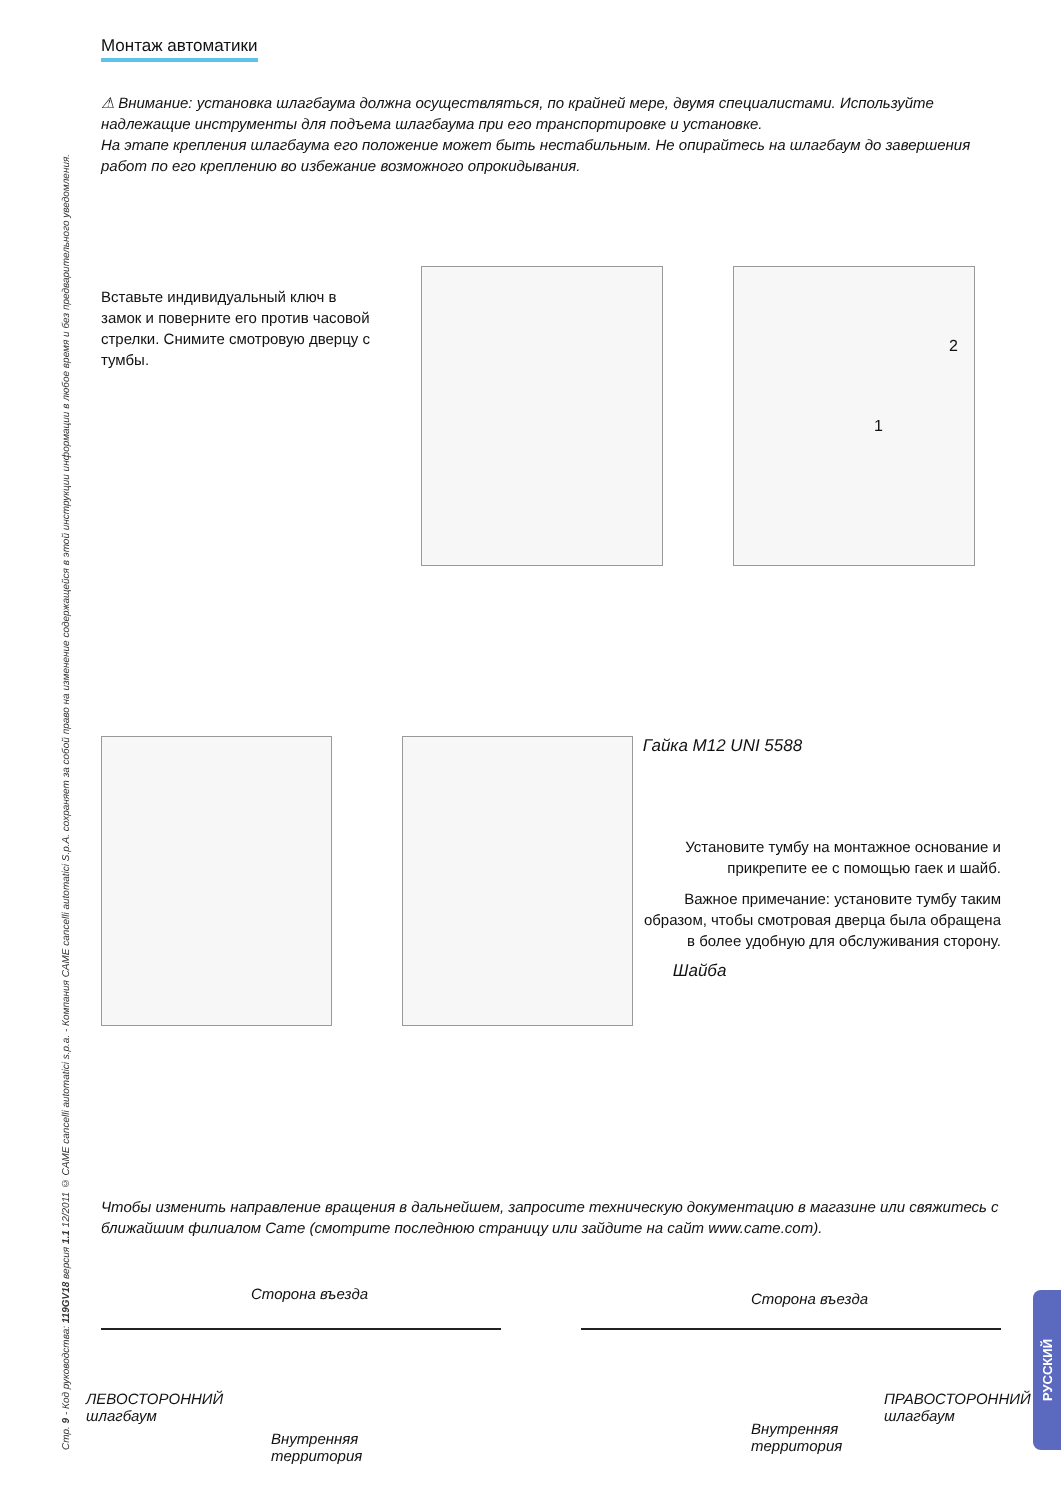Стр. 9 - Код руководства: 119GV18 версия 1.1 12/2011 © CAME cancelli automatici s.p.a. - Компания CAME cancelli automatici S.p.A. сохраняет за собой право на изменение содержащейся в этой инструкции информации в любое время и без предварительного уведомления.
Монтаж автоматики
⚠ Внимание: установка шлагбаума должна осуществляться, по крайней мере, двумя специалистами. Используйте надлежащие инструменты для подъема шлагбаума при его транспортировке и установке.
На этапе крепления шлагбаума его положение может быть нестабильным. Не опирайтесь на шлагбаум до завершения работ по его креплению во избежание возможного опрокидывания.
Вставьте индивидуальный ключ в замок и поверните его против часовой стрелки. Снимите смотровую дверцу с тумбы.
1
2
Гайка M12 UNI 5588
Установите тумбу на монтажное основание и прикрепите ее с помощью гаек и шайб.
Важное примечание: установите тумбу таким образом, чтобы смотровая дверца была обращена в более удобную для обслуживания сторону.
Шайба
Чтобы изменить направление вращения в дальнейшем, запросите техническую документацию в магазине или свяжитесь с ближайшим филиалом Came (смотрите последнюю страницу или зайдите на сайт www.came.com).
Сторона въезда
ЛЕВОСТОРОННИЙ
шлагбаум
Внутренняя
территория
Сторона въезда
ПРАВОСТОРОННИЙ
шлагбаум
Внутренняя
территория
РУССКИЙ